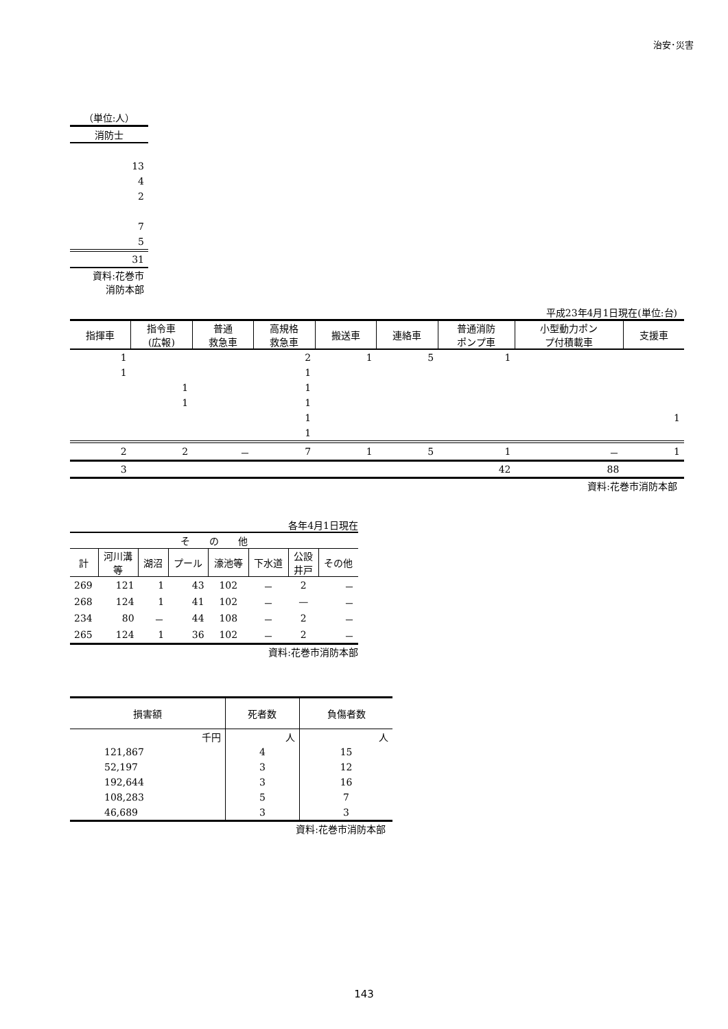治安･災害
| （単位:人） |
| 消防士 |
| 13 |
| 4 |
| 2 |
| 7 |
| 5 |
| 31 |
| 資料:花巻市 消防本部 |
平成23年4月1日現在(単位:台)
| 指揮車 | 指令車 (広報) | 普通 救急車 | 高規格 救急車 | 搬送車 | 連絡車 | 普通消防 ポンプ車 | 小型動力ポン プ付積載車 | 支援車 |
| --- | --- | --- | --- | --- | --- | --- | --- | --- |
| 1 | | | 2 | 1 | 5 | 1 | | |
| 1 | | | 1 | | | | | |
| | 1 | | 1 | | | | | |
| | 1 | | 1 | | | | | |
| | | | 1 | | | | | 1 |
| | | | 1 | | | | | |
| 2 | 2 | － | 7 | 1 | 5 | 1 | － | 1 |
| 3 | | | | | | 42 | 88 | |
資料:花巻市消防本部
各年4月1日現在
| そ の 他 | | | | | | | |
| --- | --- | --- | --- | --- | --- | --- | --- |
| 計 | 河川溝 等 | 湖沼 | プール | 濠池等 | 下水道 | 公設 井戸 | その他 |
| 269 | 121 | 1 | 43 | 102 | － | 2 | － |
| 268 | 124 | 1 | 41 | 102 | － | — | － |
| 234 | 80 | － | 44 | 108 | － | 2 | － |
| 265 | 124 | 1 | 36 | 102 | － | 2 | － |
資料:花巻市消防本部
| 損害額 | 死者数 | 負傷者数 |
| --- | --- | --- |
| 千円 | 人 | 人 |
| 121,867 | 4 | 15 |
| 52,197 | 3 | 12 |
| 192,644 | 3 | 16 |
| 108,283 | 5 | 7 |
| 46,689 | 3 | 3 |
資料:花巻市消防本部
143